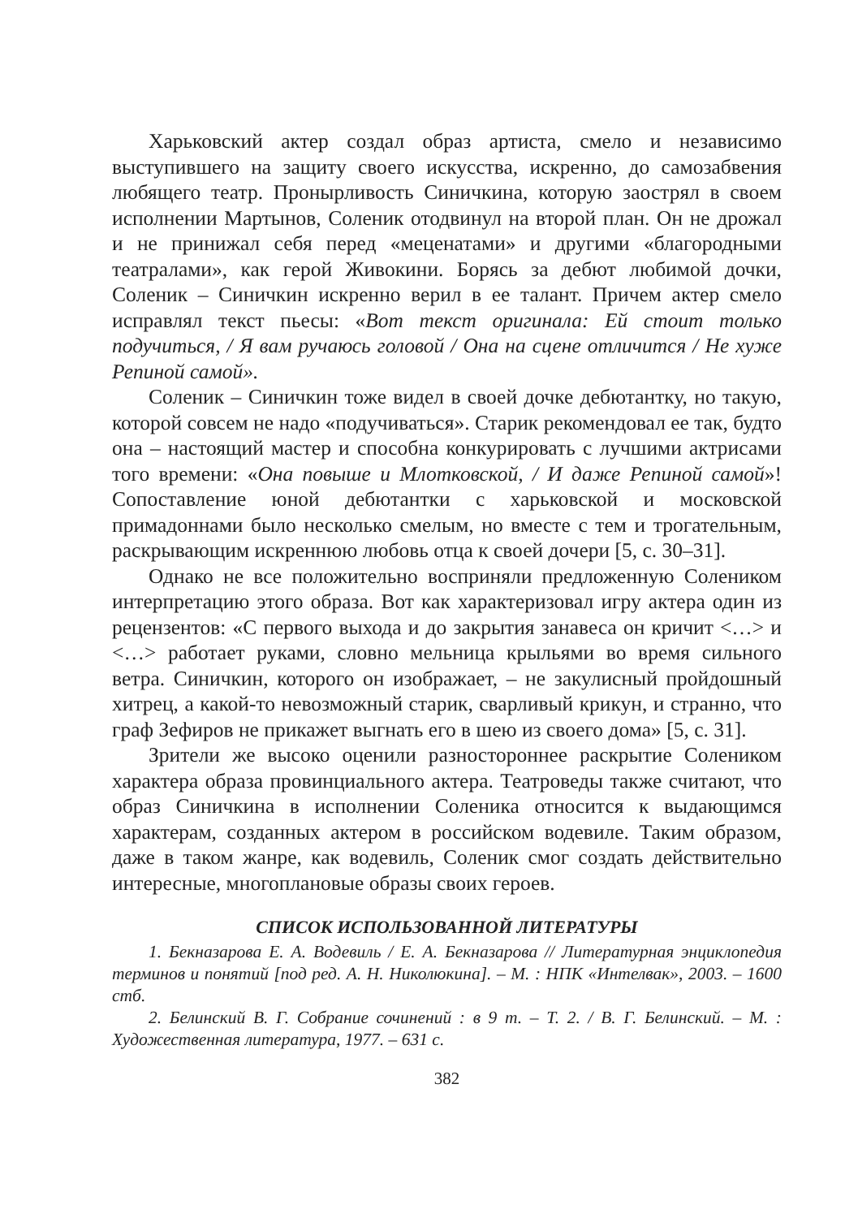Харьковский актер создал образ артиста, смело и независимо выступившего на защиту своего искусства, искренно, до самозабвения любящего театр. Пронырливость Синичкина, которую заострял в своем исполнении Мартынов, Соленик отодвинул на второй план. Он не дрожал и не принижал себя перед «меценатами» и другими «благородными театралами», как герой Живокини. Борясь за дебют любимой дочки, Соленик – Синичкин искренно верил в ее талант. Причем актер смело исправлял текст пьесы: «Вот текст оригинала: Ей стоит только подучиться, / Я вам ручаюсь головой / Она на сцене отличится / Не хуже Репиной самой».
Соленик – Синичкин тоже видел в своей дочке дебютантку, но такую, которой совсем не надо «подучиваться». Старик рекомендовал ее так, будто она – настоящий мастер и способна конкурировать с лучшими актрисами того времени: «Она повыше и Млотковской, / И даже Репиной самой»! Сопоставление юной дебютантки с харьковской и московской примадоннами было несколько смелым, но вместе с тем и трогательным, раскрывающим искреннюю любовь отца к своей дочери [5, с. 30–31].
Однако не все положительно восприняли предложенную Солеником интерпретацию этого образа. Вот как характеризовал игру актера один из рецензентов: «С первого выхода и до закрытия занавеса он кричит <…> и <…> работает руками, словно мельница крыльями во время сильного ветра. Синичкин, которого он изображает, – не закулисный пройдошный хитрец, а какой-то невозможный старик, сварливый крикун, и странно, что граф Зефиров не прикажет выгнать его в шею из своего дома» [5, с. 31].
Зрители же высоко оценили разностороннее раскрытие Солеником характера образа провинциального актера. Театроведы также считают, что образ Синичкина в исполнении Соленика относится к выдающимся характерам, созданных актером в российском водевиле. Таким образом, даже в таком жанре, как водевиль, Соленик смог создать действительно интересные, многоплановые образы своих героев.
СПИСОК ИСПОЛЬЗОВАННОЙ ЛИТЕРАТУРЫ
1. Бекназарова Е. А. Водевиль / Е. А. Бекназарова // Литературная энциклопедия терминов и понятий [под ред. А. Н. Николюкина]. – М. : НПК «Интелвак», 2003. – 1600 стб.
2. Белинский В. Г. Собрание сочинений : в 9 т. – Т. 2. / В. Г. Белинский. – М. : Художественная литература, 1977. – 631 с.
382